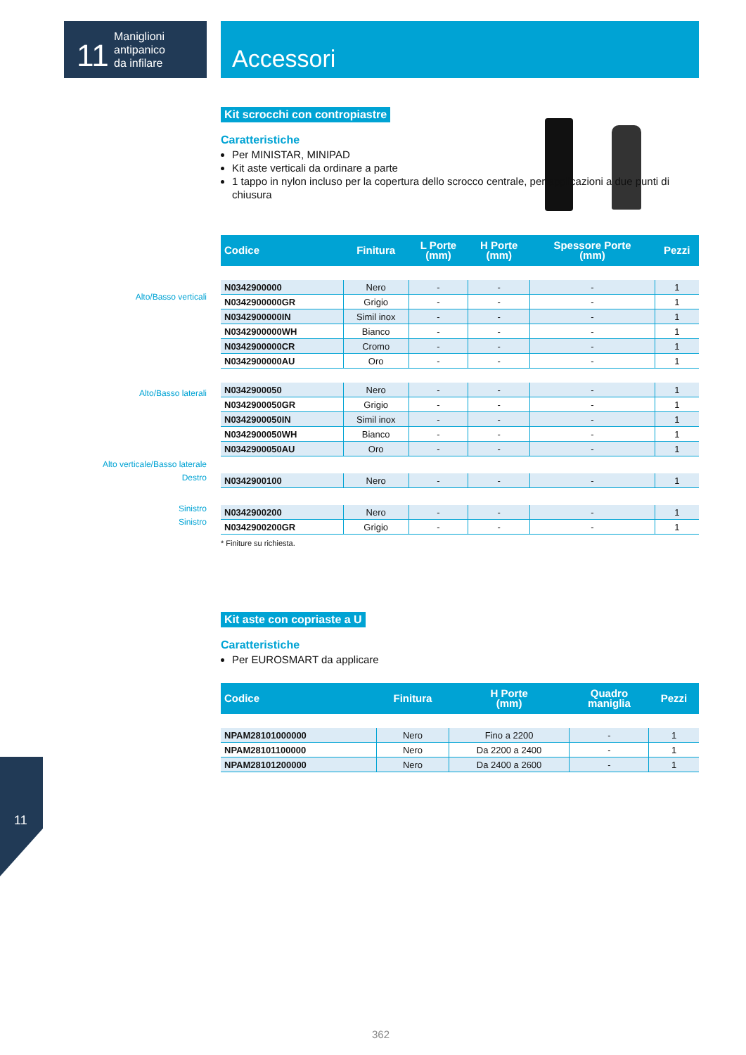11
Maniglioni
antipanico
da infilare
Accessori
Alto/Basso verticali
Alto/Basso laterali
Alto verticale/Basso laterale
Destro
Sinistro
Sinistro
Kit scrocchi con contropiastre
Caratteristiche
Per MINISTAR, MINIPAD
Kit aste verticali da ordinare a parte
1 tappo in nylon incluso per la copertura dello scrocco centrale, per applicazioni a due punti di chiusura
| Codice | Finitura | L Porte (mm) | H Porte (mm) | Spessore Porte (mm) | Pezzi |
| --- | --- | --- | --- | --- | --- |
| N0342900000 | Nero | - | - | - | 1 |
| N0342900000GR | Grigio | - | - | - | 1 |
| N0342900000IN | Simil inox | - | - | - | 1 |
| N0342900000WH | Bianco | - | - | - | 1 |
| N0342900000CR | Cromo | - | - | - | 1 |
| N0342900000AU | Oro | - | - | - | 1 |
| N0342900050 | Nero | - | - | - | 1 |
| N0342900050GR | Grigio | - | - | - | 1 |
| N0342900050IN | Simil inox | - | - | - | 1 |
| N0342900050WH | Bianco | - | - | - | 1 |
| N0342900050AU | Oro | - | - | - | 1 |
| N0342900100 | Nero | - | - | - | 1 |
| N0342900200 | Nero | - | - | - | 1 |
| N0342900200GR | Grigio | - | - | - | 1 |
* Finiture su richiesta.
Kit aste con copriaste a U
Caratteristiche
Per EUROSMART da applicare
| Codice | Finitura | H Porte (mm) | Quadro maniglia | Pezzi |
| --- | --- | --- | --- | --- |
| NPAM28101000000 | Nero | Fino a 2200 | - | 1 |
| NPAM28101100000 | Nero | Da 2200 a 2400 | - | 1 |
| NPAM28101200000 | Nero | Da 2400 a 2600 | - | 1 |
11
362